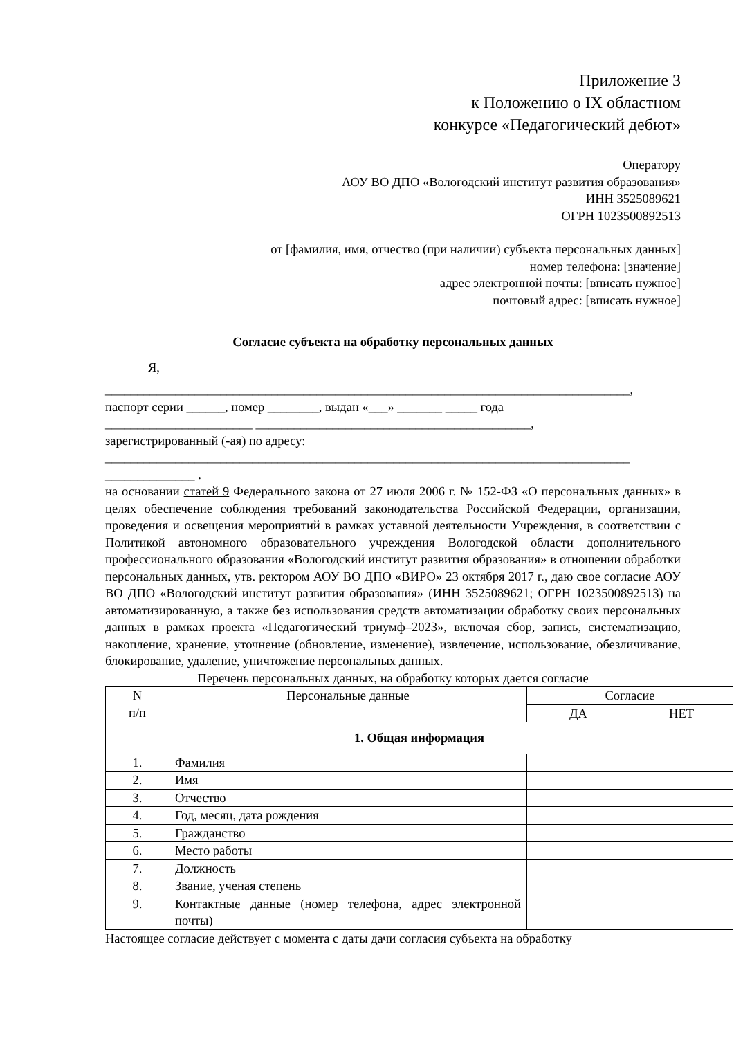Приложение 3
к Положению о IX областном
конкурсе «Педагогический дебют»
Оператору
АОУ ВО ДПО «Вологодский институт развития образования»
ИНН 3525089621
ОГРН 1023500892513
от [фамилия, имя, отчество (при наличии) субъекта персональных данных]
номер телефона: [значение]
адрес электронной почты: [вписать нужное]
почтовый адрес: [вписать нужное]
Согласие субъекта на обработку персональных данных
Я,
__________________________________________________________________________________,
паспорт серии ______, номер ________, выдан «___» _______ _____ года
_______________________ ___________________________________________,
зарегистрированный (-ая) по адресу:
__________________________________________________________________________________
______________ .
на основании статей 9 Федерального закона от 27 июля 2006 г. № 152-ФЗ «О персональных данных» в целях обеспечение соблюдения требований законодательства Российской Федерации, организации, проведения и освещения мероприятий в рамках уставной деятельности Учреждения, в соответствии с Политикой автономного образовательного учреждения Вологодской области дополнительного профессионального образования «Вологодский институт развития образования» в отношении обработки персональных данных, утв. ректором АОУ ВО ДПО «ВИРО» 23 октября 2017 г., даю свое согласие АОУ ВО ДПО «Вологодский институт развития образования» (ИНН 3525089621; ОГРН 1023500892513) на автоматизированную, а также без использования средств автоматизации обработку своих персональных данных в рамках проекта «Педагогический триумф–2023», включая сбор, запись, систематизацию, накопление, хранение, уточнение (обновление, изменение), извлечение, использование, обезличивание, блокирование, удаление, уничтожение персональных данных.
Перечень персональных данных, на обработку которых дается согласие
| N п/п | Персональные данные | Согласие | |
| --- | --- | --- | --- |
| | | ДА | НЕТ |
| 1. Общая информация | | | |
| 1. | Фамилия | | |
| 2. | Имя | | |
| 3. | Отчество | | |
| 4. | Год, месяц, дата рождения | | |
| 5. | Гражданство | | |
| 6. | Место работы | | |
| 7. | Должность | | |
| 8. | Звание, ученая степень | | |
| 9. | Контактные данные (номер телефона, адрес электронной почты) | | |
Настоящее согласие действует с момента с даты дачи согласия субъекта на обработку